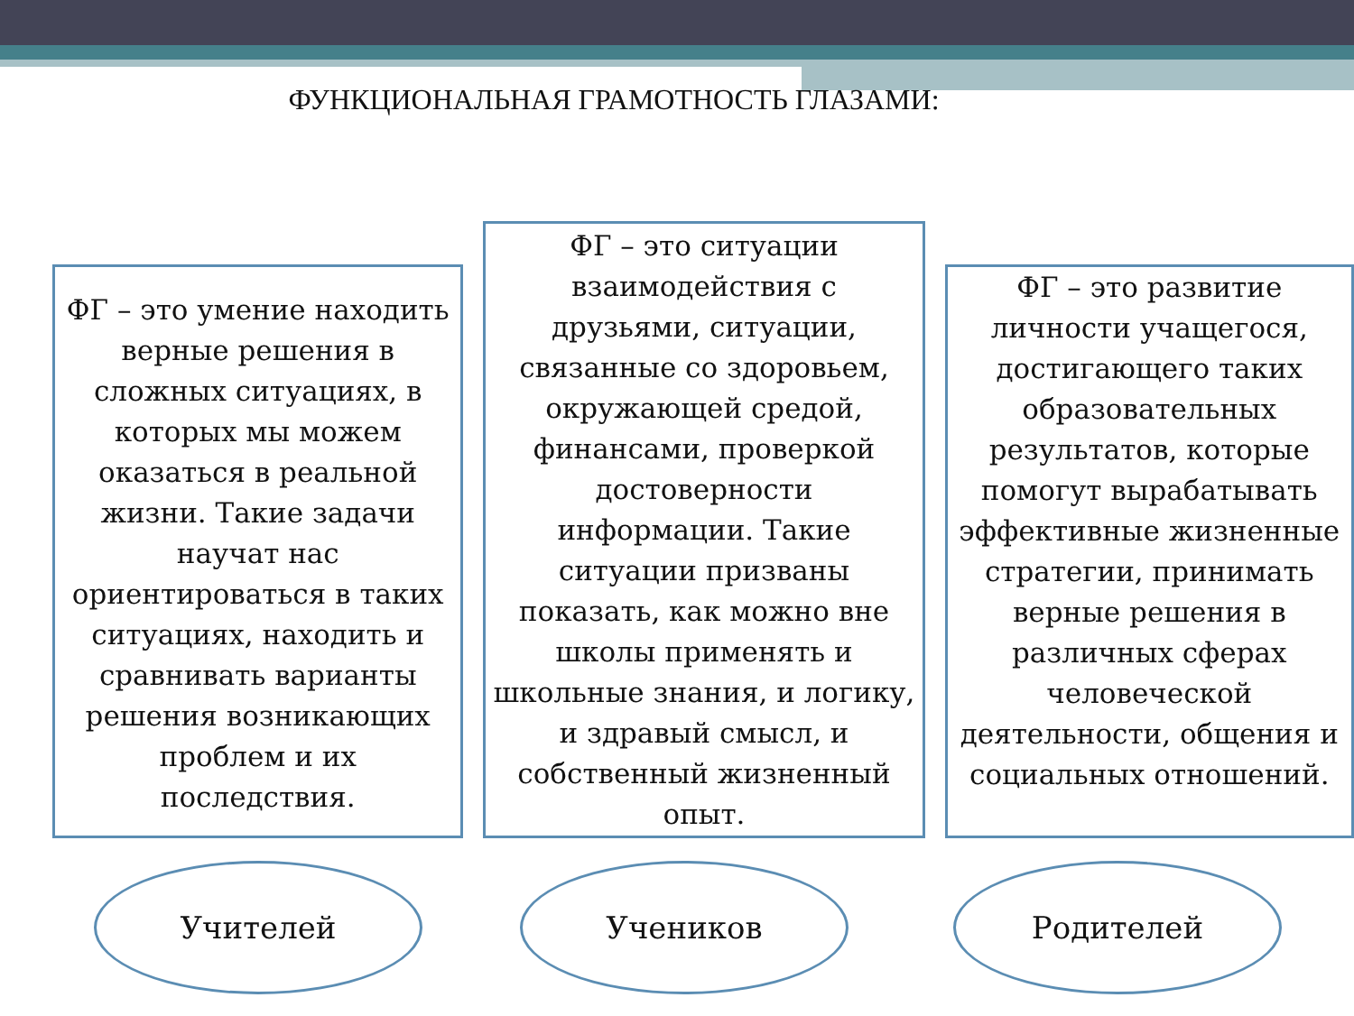ФУНКЦИОНАЛЬНАЯ ГРАМОТНОСТЬ ГЛАЗАМИ:
ФГ – это умение находить верные решения в сложных ситуациях, в которых мы можем оказаться в реальной жизни. Такие задачи научат нас ориентироваться в таких ситуациях, находить и сравнивать варианты решения возникающих проблем и их последствия.
ФГ – это ситуации взаимодействия с друзьями, ситуации, связанные со здоровьем, окружающей средой, финансами, проверкой достоверности информации. Такие ситуации призваны показать, как можно вне школы применять и школьные знания, и логику, и здравый смысл, и собственный жизненный опыт.
ФГ – это развитие личности учащегося, достигающего таких образовательных результатов, которые помогут вырабатывать эффективные жизненные стратегии, принимать верные решения в различных сферах человеческой деятельности, общения и социальных отношений.
Учителей Учеников Родителей